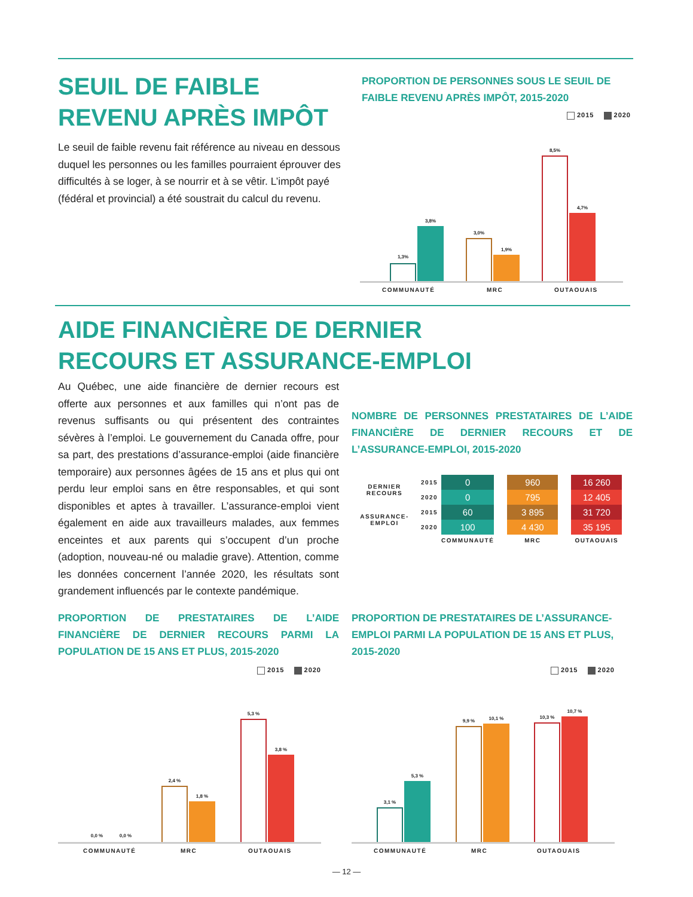SEUIL DE FAIBLE
REVENU APRÈS IMPÔT
Le seuil de faible revenu fait référence au niveau en dessous duquel les personnes ou les familles pourraient éprouver des difficultés à se loger, à se nourrir et à se vêtir. L’impôt payé (fédéral et provincial) a été soustrait du calcul du revenu.
PROPORTION DE PERSONNES SOUS LE SEUIL DE FAIBLE REVENU APRÈS IMPÔT, 2015-2020
2015 2020
1,3%
3,8%
3,0%
1,9%
8,5%
4,7%
COMMUNAUTÉ MRC OUTAOUAIS
AIDE FINANCIÈRE DE DERNIER
RECOURS ET ASSURANCE-EMPLOI
Au Québec, une aide financière de dernier recours est offerte aux personnes et aux familles qui n’ont pas de revenus suffisants ou qui présentent des contraintes sévères à l’emploi. Le gouvernement du Canada offre, pour sa part, des prestations d’assurance-emploi (aide financière temporaire) aux personnes âgées de 15 ans et plus qui ont perdu leur emploi sans en être responsables, et qui sont disponibles et aptes à travailler. L’assurance-emploi vient également en aide aux travailleurs malades, aux femmes enceintes et aux parents qui s’occupent d’un proche (adoption, nouveau-né ou maladie grave). Attention, comme les données concernent l’année 2020, les résultats sont grandement influencés par le contexte pandémique.
NOMBRE DE PERSONNES PRESTATAIRES DE L’AIDE FINANCIÈRE DE DERNIER RECOURS ET DE L’ASSURANCE-EMPLOI, 2015-2020
| DERNIER RECOURS | 2015 | 0 | | 960 | | 16 260 |
| | 2020 | 0 | | 795 | | 12 405 |
| ASSURANCE- EMPLOI | 2015 | 60 | | 3 895 | | 31 720 |
| | 2020 | 100 | | 4 430 | | 35 195 |
| | | COMMUNAUTÉ | | MRC | | OUTAOUAIS |
PROPORTION DE PRESTATAIRES DE L’AIDE FINANCIÈRE DE DERNIER RECOURS PARMI LA POPULATION DE 15 ANS ET PLUS, 2015-2020
2015 2020
0,0 % 0,0 %
2,4 %
1,8 %
5,3 %
3,8 %
COMMUNAUTÉ MRC OUTAOUAIS
PROPORTION DE PRESTATAIRES DE L’ASSURANCE-EMPLOI PARMI LA POPULATION DE 15 ANS ET PLUS, 2015-2020
2015 2020
3,1 %
5,3 %
9,9 % 10,1 % 10,3 %
10,7 %
COMMUNAUTÉ MRC OUTAOUAIS
— 12 —